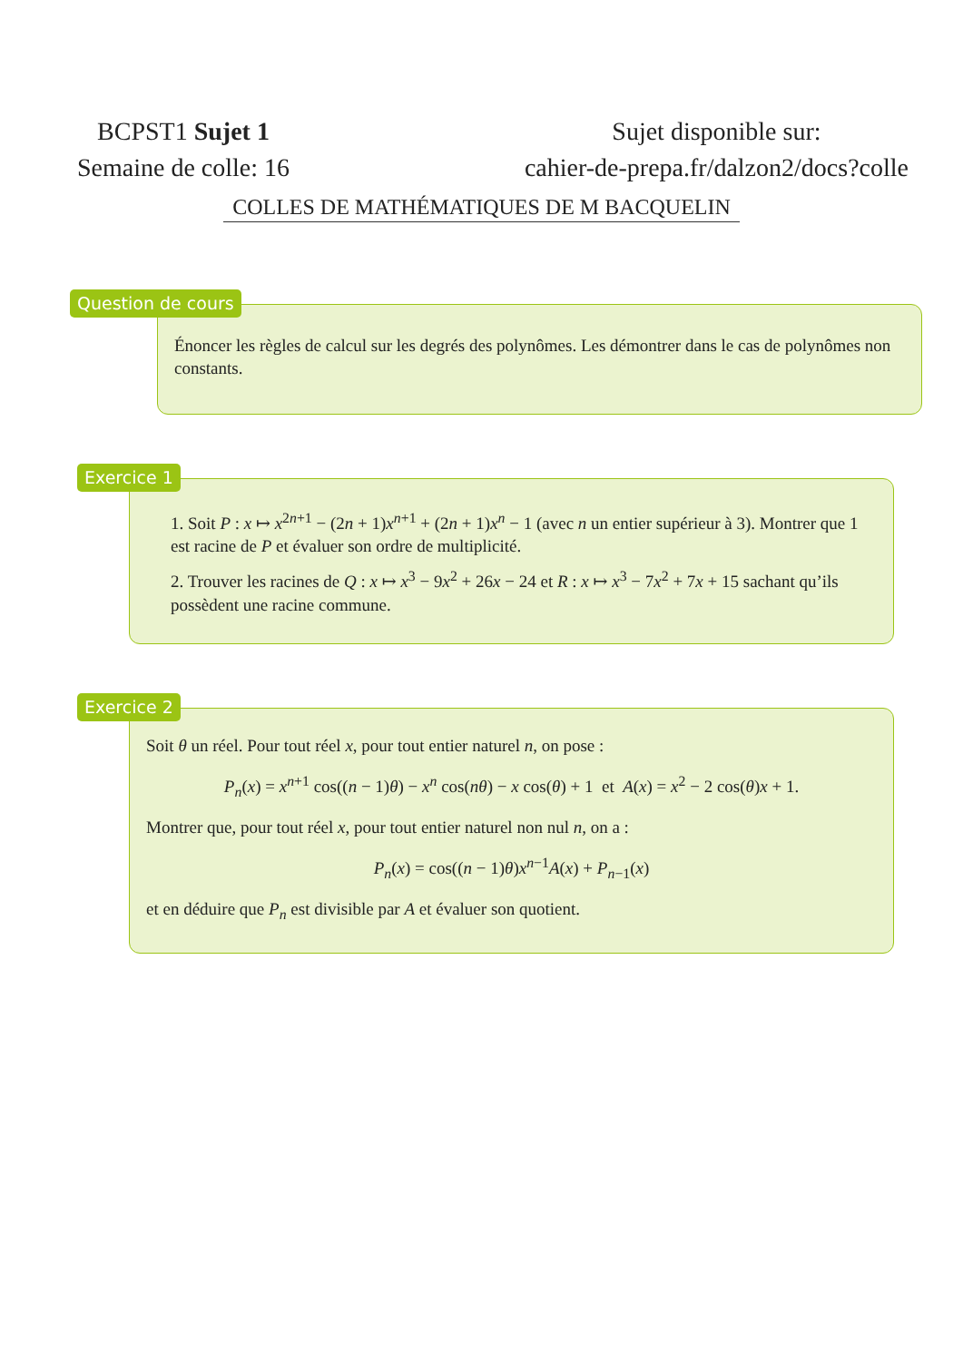BCPST1 Sujet 1
Semaine de colle: 16
Sujet disponible sur:
cahier-de-prepa.fr/dalzon2/docs?colle
COLLES DE MATHÉMATIQUES DE M BACQUELIN
Question de cours
Énoncer les règles de calcul sur les degrés des polynômes. Les démontrer dans le cas de polynômes non constants.
Exercice 1
1. Soit P : x ↦ x<sup>2n+1</sup> − (2n + 1)x<sup>n+1</sup> + (2n + 1)x<sup>n</sup> − 1 (avec n un entier supérieur à 3). Montrer que 1 est racine de P et évaluer son ordre de multiplicité.
2. Trouver les racines de Q : x ↦ x<sup>3</sup> − 9x<sup>2</sup> + 26x − 24 et R : x ↦ x<sup>3</sup> − 7x<sup>2</sup> + 7x + 15 sachant qu’ils possèdent une racine commune.
Exercice 2
Soit θ un réel. Pour tout réel x, pour tout entier naturel n, on pose :
P<sub>n</sub>(x) = x<sup>n+1</sup> cos((n − 1)θ) − x<sup>n</sup> cos(nθ) − x cos(θ) + 1 et A(x) = x<sup>2</sup> − 2 cos(θ)x + 1.
Montrer que, pour tout réel x, pour tout entier naturel non nul n, on a :
P<sub>n</sub>(x) = cos((n − 1)θ)x<sup>n−1</sup>A(x) + P<sub>n−1</sub>(x)
et en déduire que P<sub>n</sub> est divisible par A et évaluer son quotient.